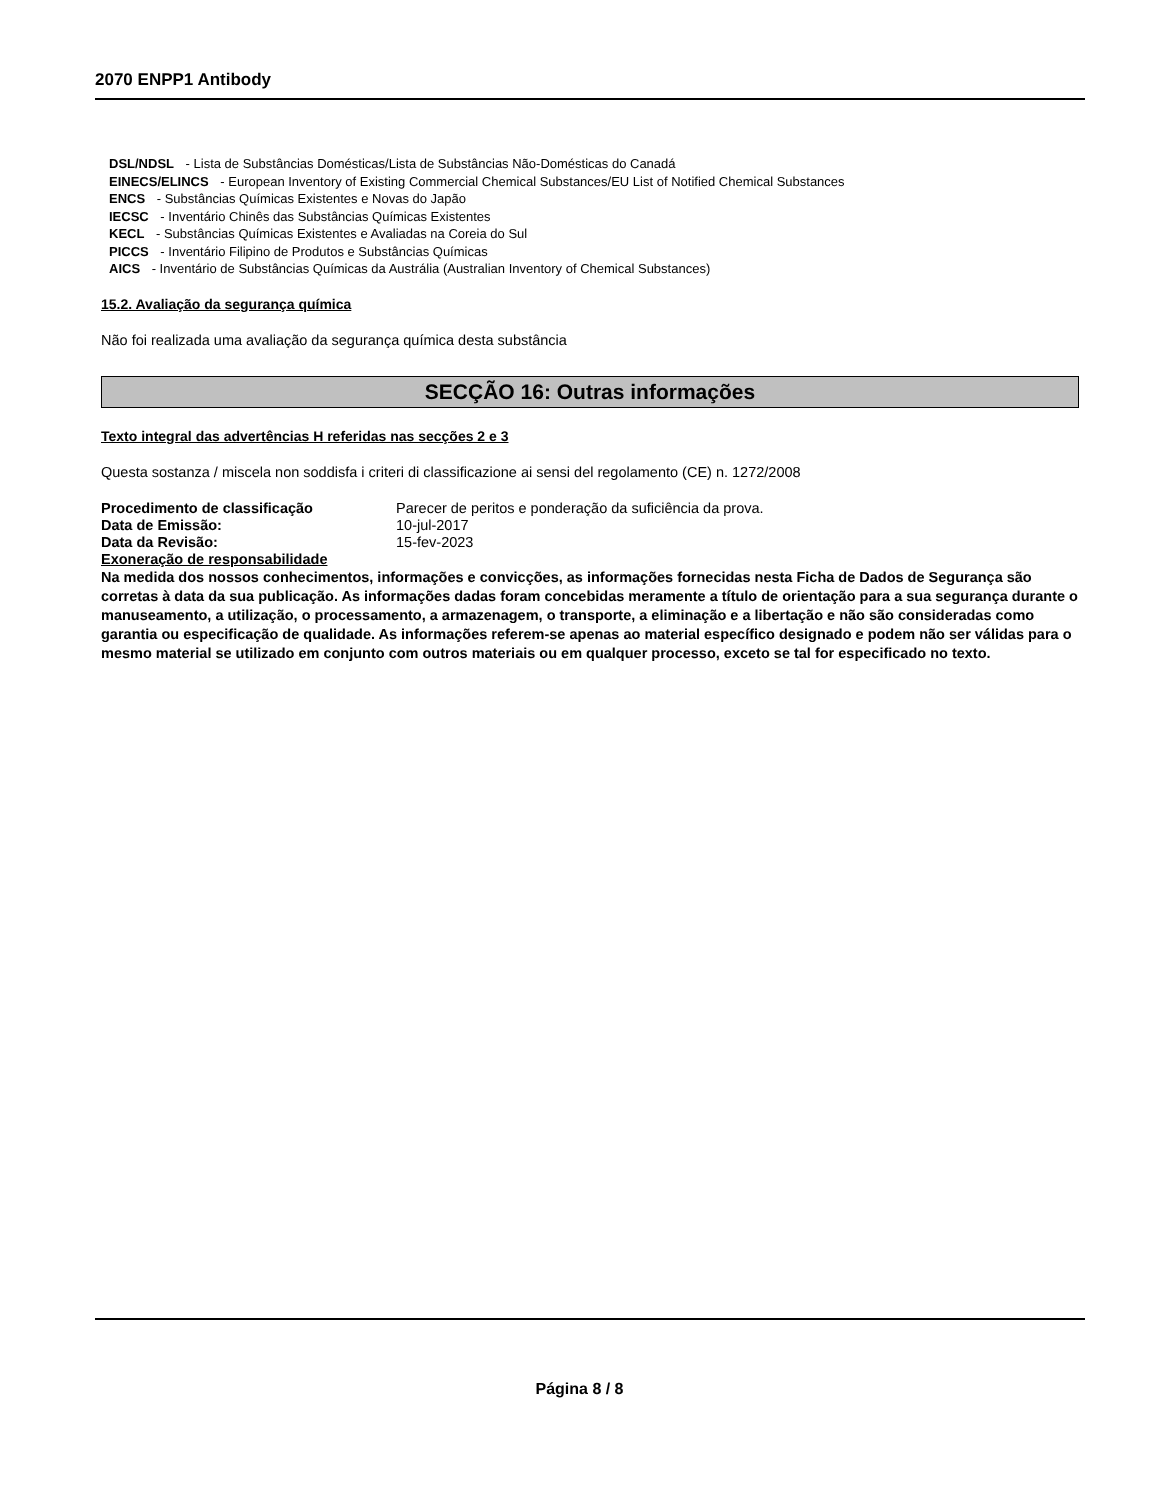2070 ENPP1 Antibody
DSL/NDSL - Lista de Substâncias Domésticas/Lista de Substâncias Não-Domésticas do Canadá
EINECS/ELINCS - European Inventory of Existing Commercial Chemical Substances/EU List of Notified Chemical Substances
ENCS - Substâncias Químicas Existentes e Novas do Japão
IECSC - Inventário Chinês das Substâncias Químicas Existentes
KECL - Substâncias Químicas Existentes e Avaliadas na Coreia do Sul
PICCS - Inventário Filipino de Produtos e Substâncias Químicas
AICS - Inventário de Substâncias Químicas da Austrália (Australian Inventory of Chemical Substances)
15.2. Avaliação da segurança química
Não foi realizada uma avaliação da segurança química desta substância
SECÇÃO 16: Outras informações
Texto integral das advertências H referidas nas secções 2 e 3
Questa sostanza / miscela non soddisfa i criteri di classificazione ai sensi del regolamento (CE) n. 1272/2008
Procedimento de classificação Parecer de peritos e ponderação da suficiência da prova.
Data de Emissão: 10-jul-2017
Data da Revisão: 15-fev-2023
Exoneração de responsabilidade
Na medida dos nossos conhecimentos, informações e convicções, as informações fornecidas nesta Ficha de Dados de Segurança são corretas à data da sua publicação. As informações dadas foram concebidas meramente a título de orientação para a sua segurança durante o manuseamento, a utilização, o processamento, a armazenagem, o transporte, a eliminação e a libertação e não são consideradas como garantia ou especificação de qualidade. As informações referem-se apenas ao material específico designado e podem não ser válidas para o mesmo material se utilizado em conjunto com outros materiais ou em qualquer processo, exceto se tal for especificado no texto.
Página 8 / 8